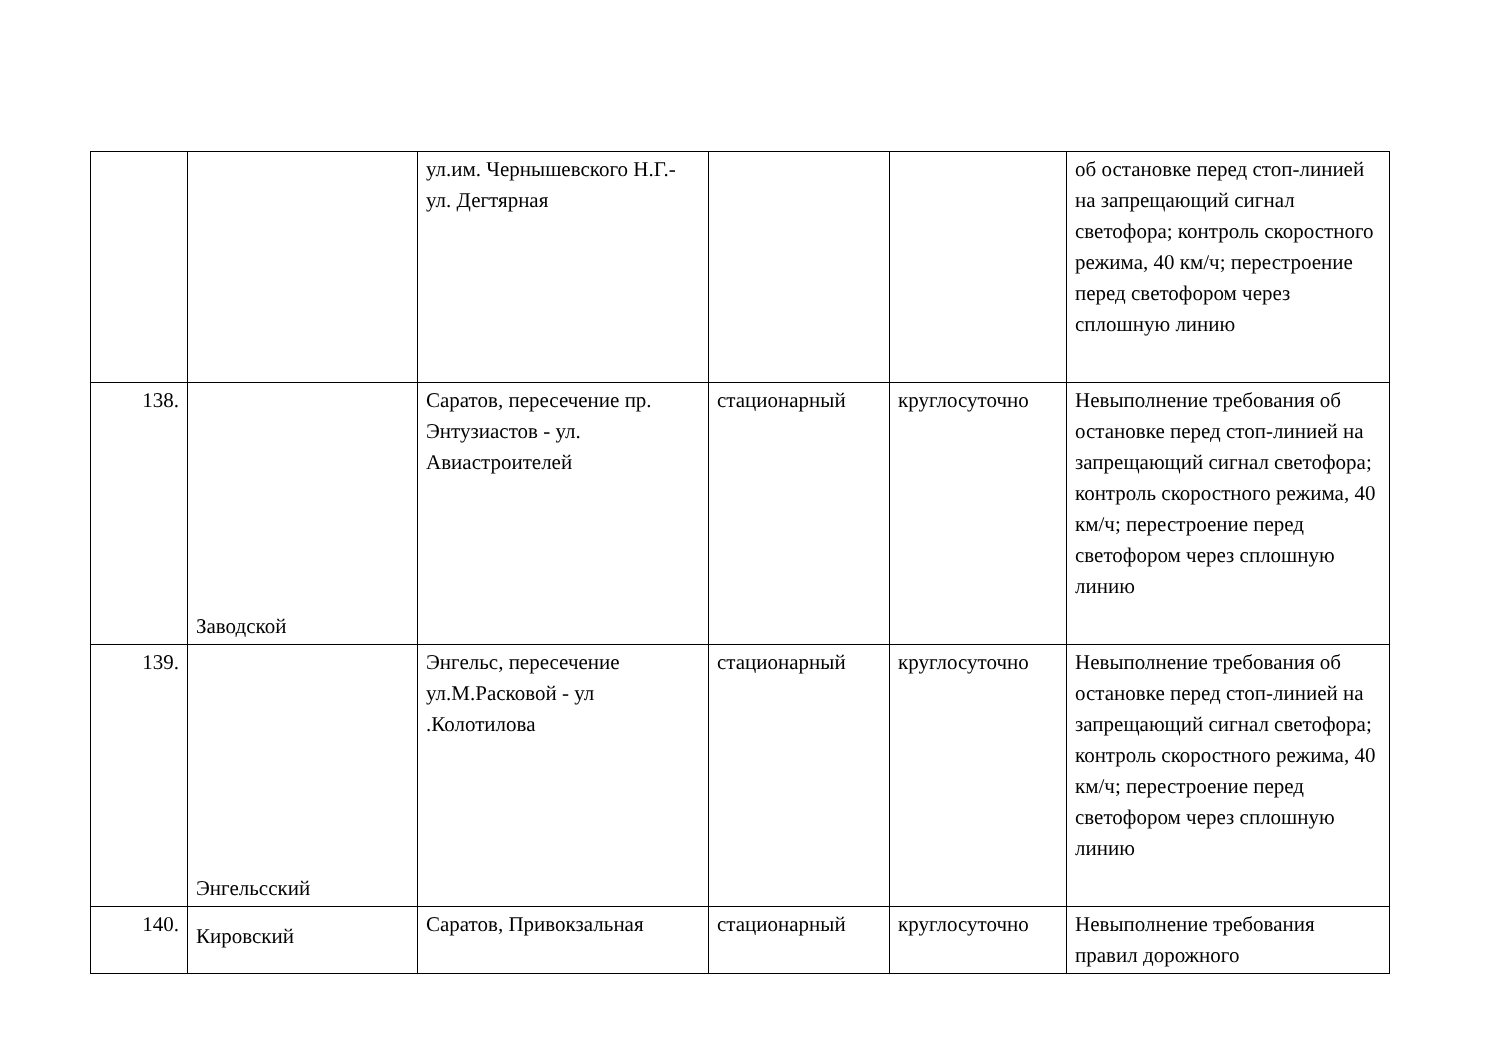| | | ул.им. Чернышевского Н.Г.- ул. Дегтярная | | | об остановке перед стоп-линией на запрещающий сигнал светофора; контроль скоростного режима, 40 км/ч; перестроение перед светофором через сплошную линию |
| 138. | Заводской | Саратов, пересечение пр. Энтузиастов - ул. Авиастроителей | стационарный | круглосуточно | Невыполнение требования об остановке перед стоп-линией на запрещающий сигнал светофора; контроль скоростного режима, 40 км/ч; перестроение перед светофором через сплошную линию |
| 139. | Энгельсский | Энгельс, пересечение ул.М.Расковой - ул .Колотилова | стационарный | круглосуточно | Невыполнение требования об остановке перед стоп-линией на запрещающий сигнал светофора; контроль скоростного режима, 40 км/ч; перестроение перед светофором через сплошную линию |
| 140. | Кировский | Саратов, Привокзальная | стационарный | круглосуточно | Невыполнение требования правил дорожного |